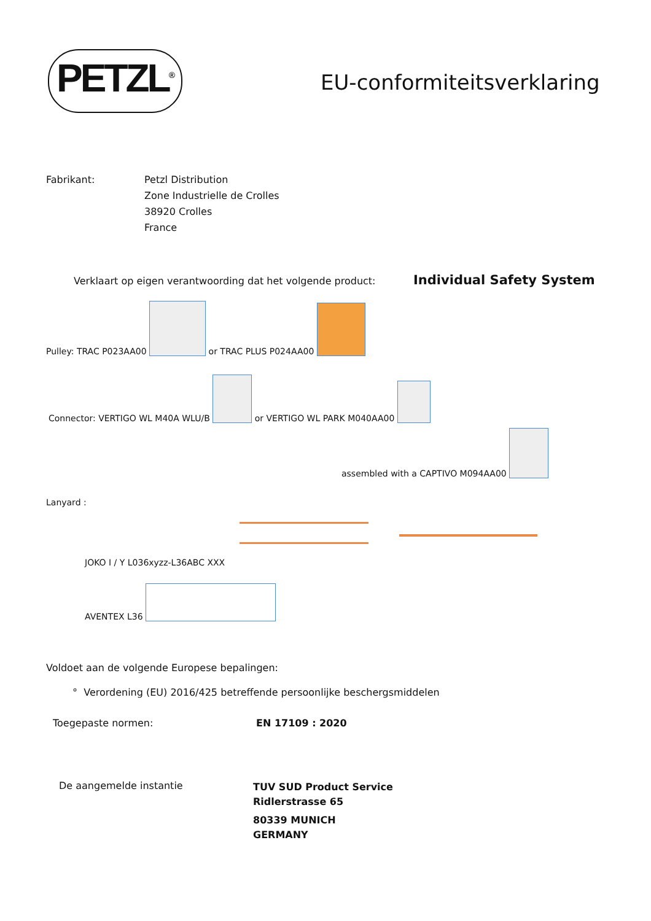PETZL<sup>®</sup>
EU-conformiteitsverklaring
Fabrikant:
Petzl Distribution
Zone Industrielle de Crolles
38920 Crolles
France
Verklaart op eigen verantwoording dat het volgende product:
Individual Safety System
Pulley: TRAC P023AA00 or TRAC PLUS P024AA00
Connector: VERTIGO WL M40A WLU/B or VERTIGO WL PARK M040AA00
assembled with a CAPTIVO M094AA00
Lanyard :
JOKO I / Y L036xyzz-L36ABC XXX
AVENTEX L36
Voldoet aan de volgende Europese bepalingen:
° Verordening (EU) 2016/425 betreffende persoonlijke beschergsmiddelen
Toegepaste normen: EN 17109 : 2020
De aangemelde instantie
TUV SUD Product Service
Ridlerstrasse 65
80339 MUNICH
GERMANY